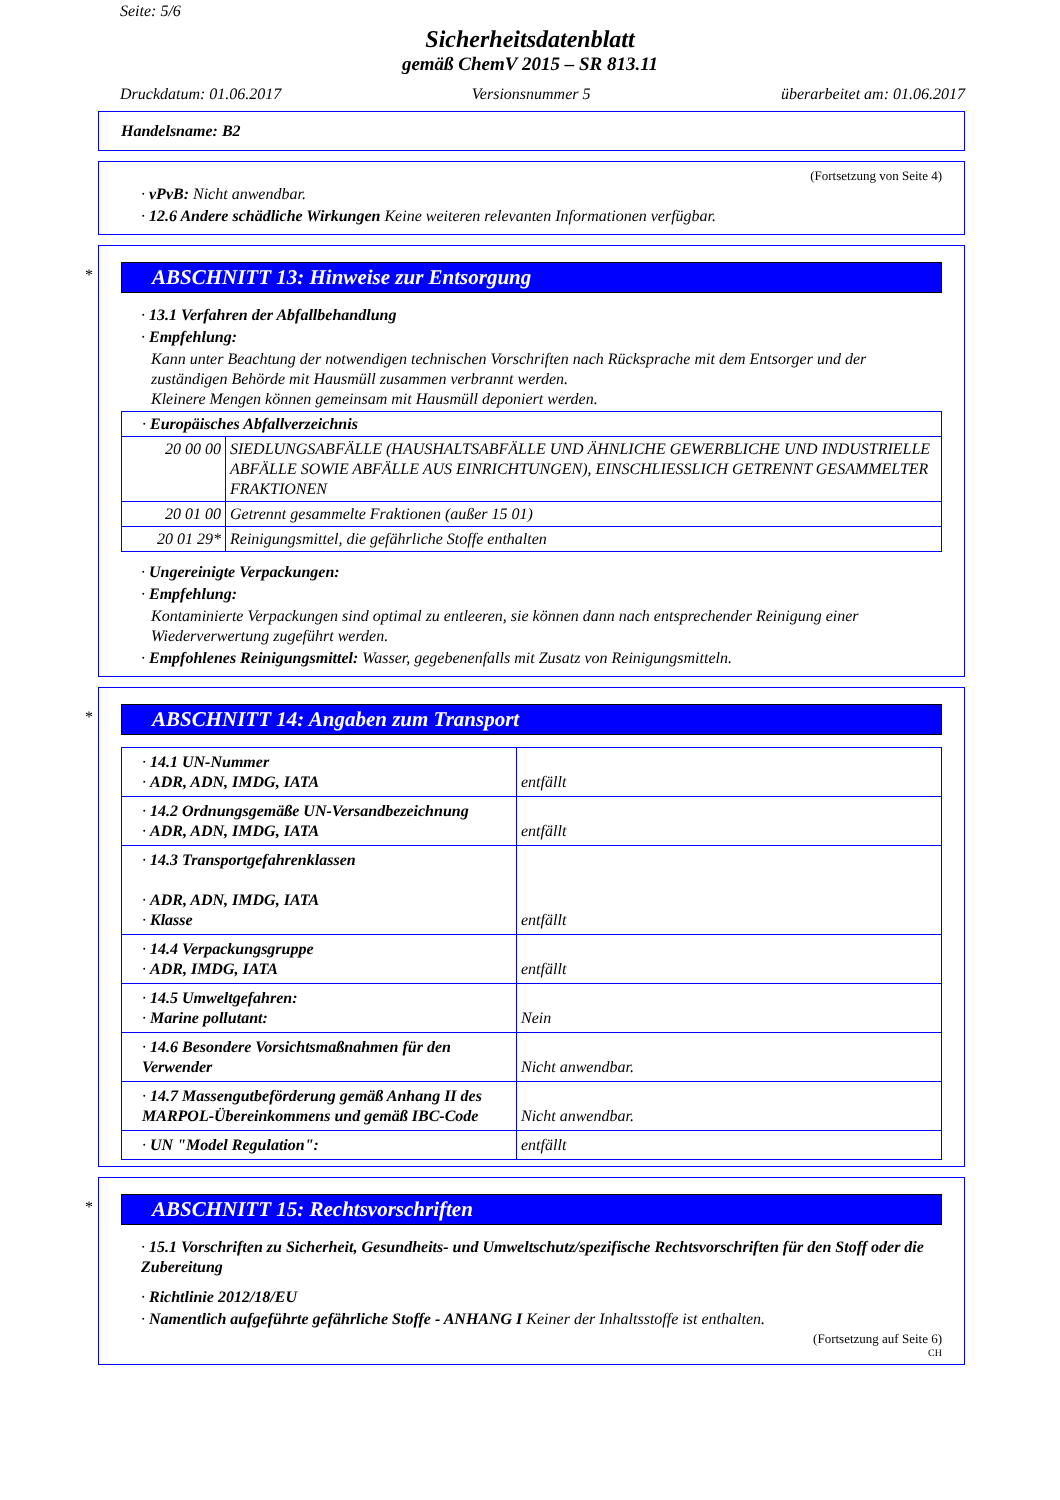Seite: 5/6
Sicherheitsdatenblatt
gemäß ChemV 2015 – SR 813.11
Druckdatum: 01.06.2017 Versionsnummer 5 überarbeitet am: 01.06.2017
Handelsname: B2
(Fortsetzung von Seite 4)
· vPvB: Nicht anwendbar.
· 12.6 Andere schädliche Wirkungen Keine weiteren relevanten Informationen verfügbar.
*
ABSCHNITT 13: Hinweise zur Entsorgung
· 13.1 Verfahren der Abfallbehandlung
· Empfehlung:
Kann unter Beachtung der notwendigen technischen Vorschriften nach Rücksprache mit dem Entsorger und der zuständigen Behörde mit Hausmüll zusammen verbrannt werden.
Kleinere Mengen können gemeinsam mit Hausmüll deponiert werden.
| · Europäisches Abfallverzeichnis | |
| 20 00 00 | SIEDLUNGSABFÄLLE (HAUSHALTSABFÄLLE UND ÄHNLICHE GEWERBLICHE UND INDUSTRIELLE ABFÄLLE SOWIE ABFÄLLE AUS EINRICHTUNGEN), EINSCHLIESSLICH GETRENNT GESAMMELTER FRAKTIONEN |
| 20 01 00 | Getrennt gesammelte Fraktionen (außer 15 01) |
| 20 01 29* | Reinigungsmittel, die gefährliche Stoffe enthalten |
· Ungereinigte Verpackungen:
· Empfehlung:
Kontaminierte Verpackungen sind optimal zu entleeren, sie können dann nach entsprechender Reinigung einer Wiederverwertung zugeführt werden.
· Empfohlenes Reinigungsmittel: Wasser, gegebenenfalls mit Zusatz von Reinigungsmitteln.
*
ABSCHNITT 14: Angaben zum Transport
| · 14.1 UN-Nummer · ADR, ADN, IMDG, IATA | entfällt |
| · 14.2 Ordnungsgemäße UN-Versandbezeichnung · ADR, ADN, IMDG, IATA | entfällt |
| · 14.3 Transportgefahrenklassen · ADR, ADN, IMDG, IATA · Klasse | entfällt |
| · 14.4 Verpackungsgruppe · ADR, IMDG, IATA | entfällt |
| · 14.5 Umweltgefahren: · Marine pollutant: | Nein |
| · 14.6 Besondere Vorsichtsmaßnahmen für den Verwender | Nicht anwendbar. |
| · 14.7 Massengutbeförderung gemäß Anhang II des MARPOL-Übereinkommens und gemäß IBC-Code | Nicht anwendbar. |
| · UN "Model Regulation": | entfällt |
*
ABSCHNITT 15: Rechtsvorschriften
· 15.1 Vorschriften zu Sicherheit, Gesundheits- und Umweltschutz/spezifische Rechtsvorschriften für den Stoff oder die Zubereitung
· Richtlinie 2012/18/EU
· Namentlich aufgeführte gefährliche Stoffe - ANHANG I Keiner der Inhaltsstoffe ist enthalten.
(Fortsetzung auf Seite 6)
CH